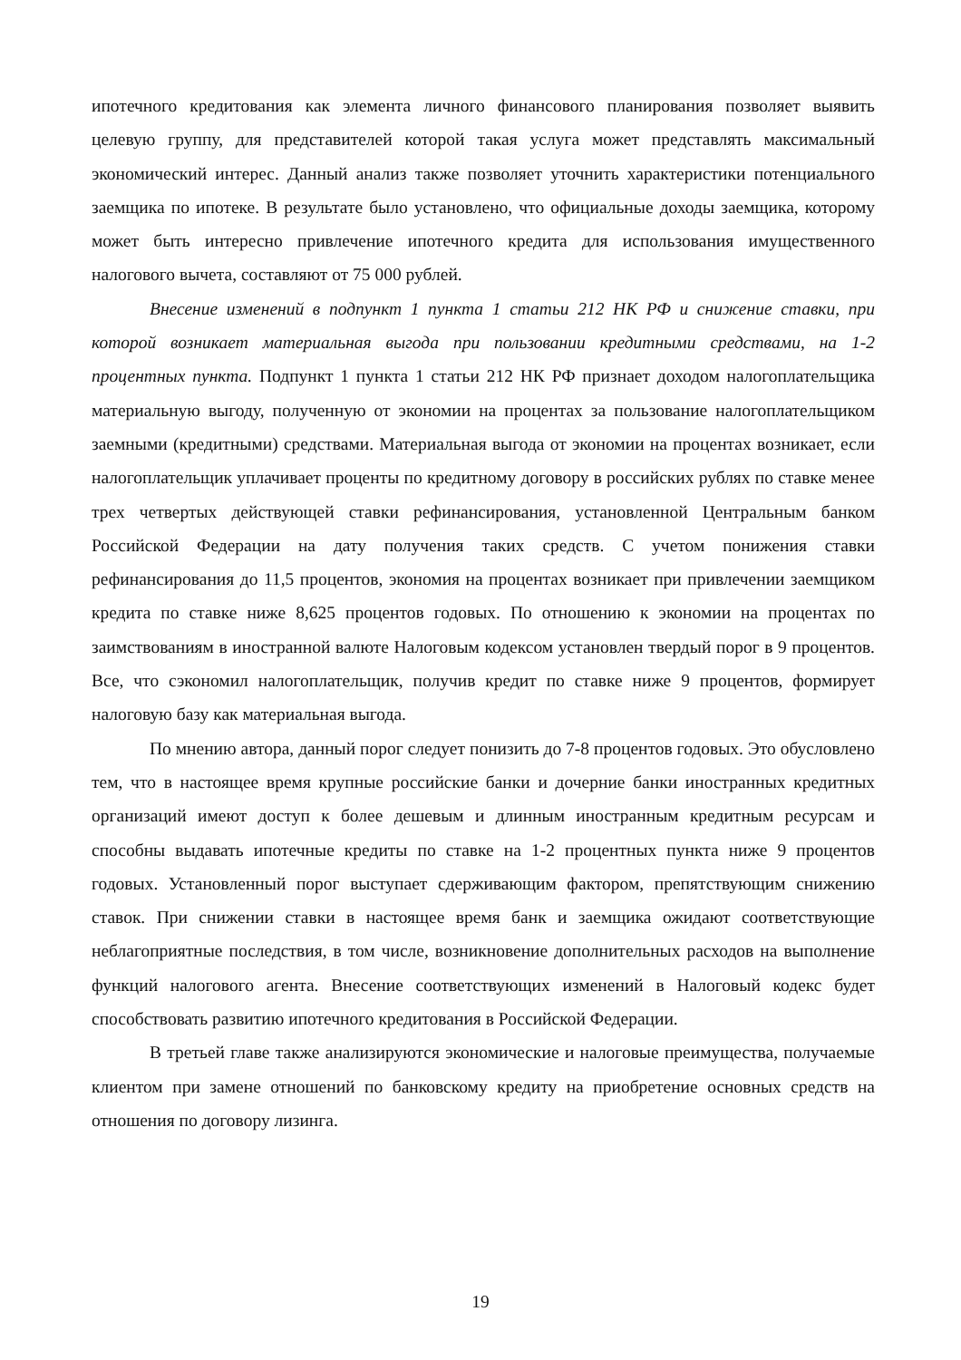ипотечного кредитования как элемента личного финансового планирования позволяет выявить целевую группу, для представителей которой такая услуга может представлять максимальный экономический интерес. Данный анализ также позволяет уточнить характеристики потенциального заемщика по ипотеке. В результате было установлено, что официальные доходы заемщика, которому может быть интересно привлечение ипотечного кредита для использования имущественного налогового вычета, составляют от 75 000 рублей.
Внесение изменений в подпункт 1 пункта 1 статьи 212 НК РФ и снижение ставки, при которой возникает материальная выгода при пользовании кредитными средствами, на 1-2 процентных пункта. Подпункт 1 пункта 1 статьи 212 НК РФ признает доходом налогоплательщика материальную выгоду, полученную от экономии на процентах за пользование налогоплательщиком заемными (кредитными) средствами. Материальная выгода от экономии на процентах возникает, если налогоплательщик уплачивает проценты по кредитному договору в российских рублях по ставке менее трех четвертых действующей ставки рефинансирования, установленной Центральным банком Российской Федерации на дату получения таких средств. С учетом понижения ставки рефинансирования до 11,5 процентов, экономия на процентах возникает при привлечении заемщиком кредита по ставке ниже 8,625 процентов годовых. По отношению к экономии на процентах по заимствованиям в иностранной валюте Налоговым кодексом установлен твердый порог в 9 процентов. Все, что сэкономил налогоплательщик, получив кредит по ставке ниже 9 процентов, формирует налоговую базу как материальная выгода.
По мнению автора, данный порог следует понизить до 7-8 процентов годовых. Это обусловлено тем, что в настоящее время крупные российские банки и дочерние банки иностранных кредитных организаций имеют доступ к более дешевым и длинным иностранным кредитным ресурсам и способны выдавать ипотечные кредиты по ставке на 1-2 процентных пункта ниже 9 процентов годовых. Установленный порог выступает сдерживающим фактором, препятствующим снижению ставок. При снижении ставки в настоящее время банк и заемщика ожидают соответствующие неблагоприятные последствия, в том числе, возникновение дополнительных расходов на выполнение функций налогового агента. Внесение соответствующих изменений в Налоговый кодекс будет способствовать развитию ипотечного кредитования в Российской Федерации.
В третьей главе также анализируются экономические и налоговые преимущества, получаемые клиентом при замене отношений по банковскому кредиту на приобретение основных средств на отношения по договору лизинга.
19